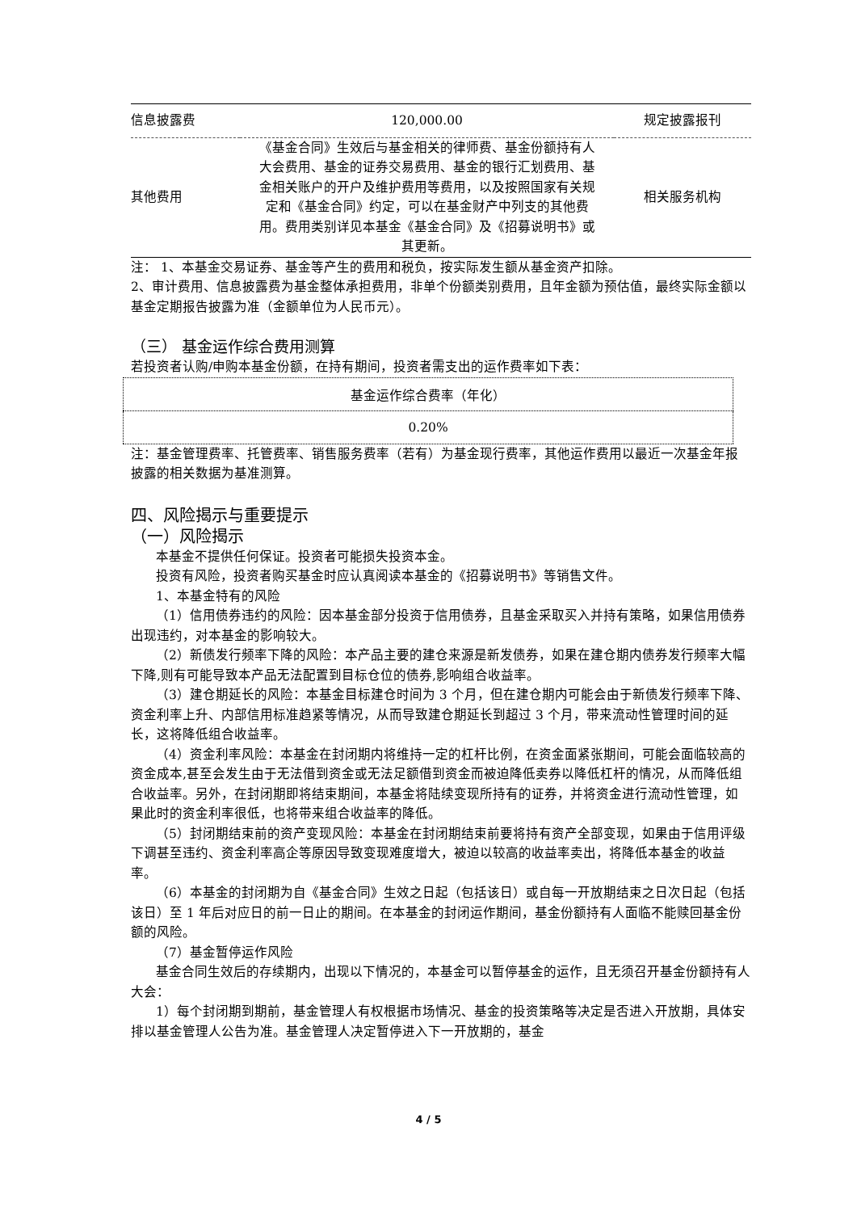| 信息披露费 | 120,000.00 | 规定披露报刊 |
| 其他费用 | 《基金合同》生效后与基金相关的律师费、基金份额持有人大会费用、基金的证券交易费用、基金的银行汇划费用、基金相关账户的开户及维护费用等费用，以及按照国家有关规定和《基金合同》约定，可以在基金财产中列支的其他费用。费用类别详见本基金《基金合同》及《招募说明书》或其更新。 | 相关服务机构 |
注： 1、本基金交易证券、基金等产生的费用和税负，按实际发生额从基金资产扣除。
2、审计费用、信息披露费为基金整体承担费用，非单个份额类别费用，且年金额为预估值，最终实际金额以基金定期报告披露为准（金额单位为人民币元）。
（三） 基金运作综合费用测算
若投资者认购/申购本基金份额，在持有期间，投资者需支出的运作费率如下表：
| 基金运作综合费率（年化） |
| 0.20% |
注：基金管理费率、托管费率、销售服务费率（若有）为基金现行费率，其他运作费用以最近一次基金年报披露的相关数据为基准测算。
四、风险揭示与重要提示
（一）风险揭示
本基金不提供任何保证。投资者可能损失投资本金。
投资有风险，投资者购买基金时应认真阅读本基金的《招募说明书》等销售文件。
1、本基金特有的风险
（1）信用债券违约的风险：因本基金部分投资于信用债券，且基金采取买入并持有策略，如果信用债券出现违约，对本基金的影响较大。
（2）新债发行频率下降的风险：本产品主要的建仓来源是新发债券，如果在建仓期内债券发行频率大幅下降,则有可能导致本产品无法配置到目标仓位的债券,影响组合收益率。
（3）建仓期延长的风险：本基金目标建仓时间为 3 个月，但在建仓期内可能会由于新债发行频率下降、资金利率上升、内部信用标准趋紧等情况，从而导致建仓期延长到超过 3 个月，带来流动性管理时间的延长，这将降低组合收益率。
（4）资金利率风险：本基金在封闭期内将维持一定的杠杆比例，在资金面紧张期间，可能会面临较高的资金成本,甚至会发生由于无法借到资金或无法足额借到资金而被迫降低卖券以降低杠杆的情况，从而降低组合收益率。另外，在封闭期即将结束期间，本基金将陆续变现所持有的证券，并将资金进行流动性管理，如果此时的资金利率很低，也将带来组合收益率的降低。
（5）封闭期结束前的资产变现风险：本基金在封闭期结束前要将持有资产全部变现，如果由于信用评级下调甚至违约、资金利率高企等原因导致变现难度增大，被迫以较高的收益率卖出，将降低本基金的收益率。
（6）本基金的封闭期为自《基金合同》生效之日起（包括该日）或自每一开放期结束之日次日起（包括该日）至 1 年后对应日的前一日止的期间。在本基金的封闭运作期间，基金份额持有人面临不能赎回基金份额的风险。
（7）基金暂停运作风险
基金合同生效后的存续期内，出现以下情况的，本基金可以暂停基金的运作，且无须召开基金份额持有人大会：
1）每个封闭期到期前，基金管理人有权根据市场情况、基金的投资策略等决定是否进入开放期，具体安排以基金管理人公告为准。基金管理人决定暂停进入下一开放期的，基金
4 / 5